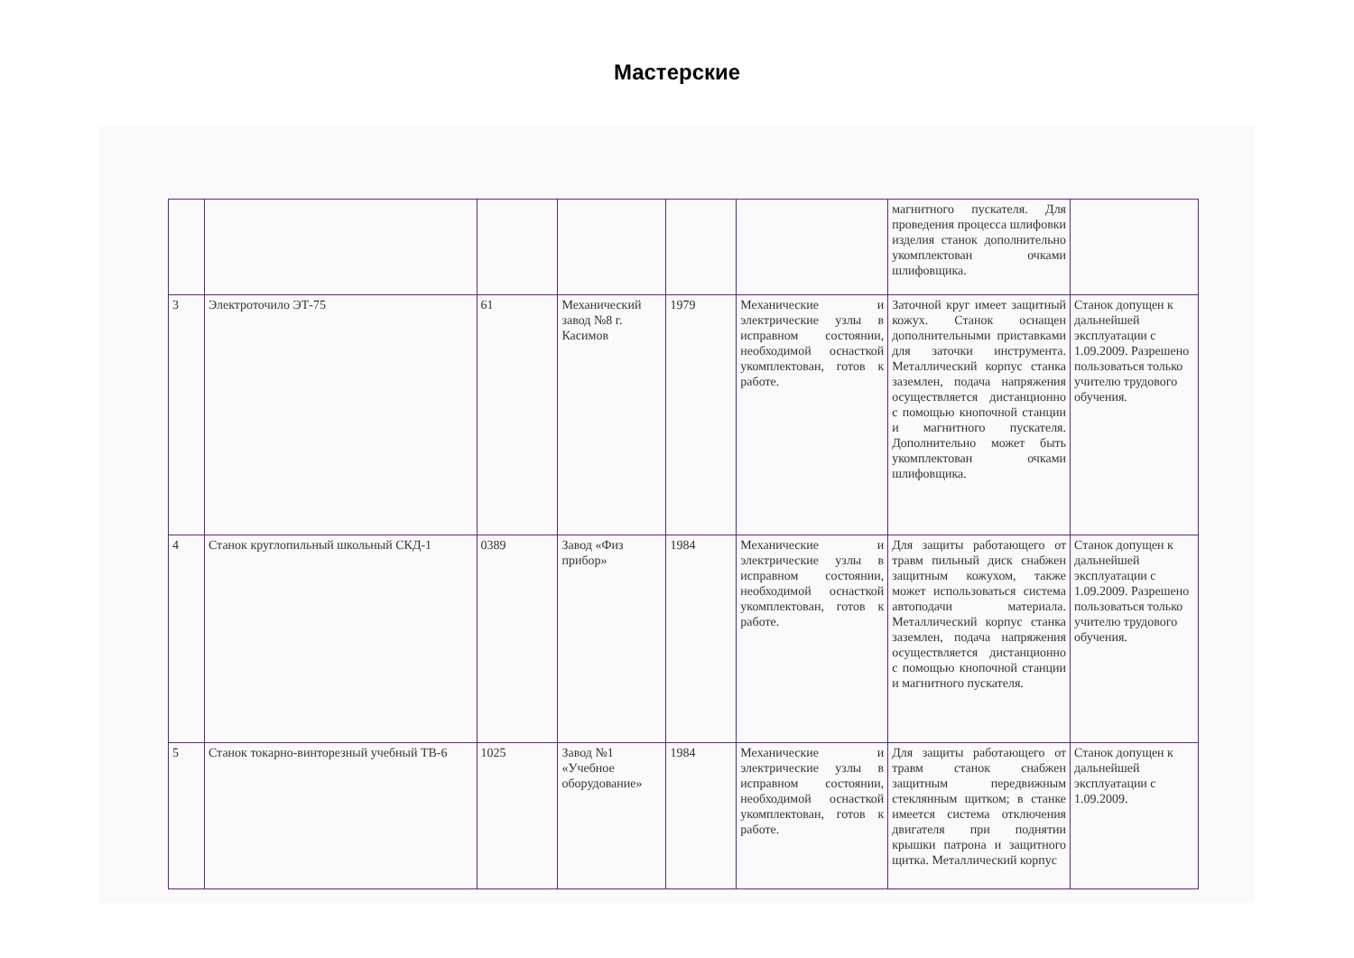Мастерские
| | | | | | | магнитного пускателя. Для проведения процесса шлифовки изделия станок дополнительно укомплектован очками шлифовщика. | |
| 3 | Электроточило ЭТ-75 | 61 | Механический завод №8 г. Касимов | 1979 | Механические и электрические узлы в исправном состоянии, необходимой оснасткой укомплектован, готов к работе. | Заточной круг имеет защитный кожух. Станок оснащен дополнительными приставками для заточки инструмента. Металлический корпус станка заземлен, подача напряжения осуществляется дистанционно с помощью кнопочной станции и магнитного пускателя. Дополнительно может быть укомплектован очками шлифовщика. | Станок допущен к дальнейшей эксплуатации с 1.09.2009. Разрешено пользоваться только учителю трудового обучения. |
| 4 | Станок круглопильный школьный СКД-1 | 0389 | Завод «Физ прибор» | 1984 | Механические и электрические узлы в исправном состоянии, необходимой оснасткой укомплектован, готов к работе. | Для защиты работающего от травм пильный диск снабжен защитным кожухом, также может использоваться система автоподачи материала. Металлический корпус станка заземлен, подача напряжения осуществляется дистанционно с помощью кнопочной станции и магнитного пускателя. | Станок допущен к дальнейшей эксплуатации с 1.09.2009. Разрешено пользоваться только учителю трудового обучения. |
| 5 | Станок токарно-винторезный учебный ТВ-6 | 1025 | Завод №1 «Учебное оборудование» | 1984 | Механические и электрические узлы в исправном состоянии, необходимой оснасткой укомплектован, готов к работе. | Для защиты работающего от травм станок снабжен защитным передвижным стеклянным щитком; в станке имеется система отключения двигателя при поднятии крышки патрона и защитного щитка. Металлический корпус | Станок допущен к дальнейшей эксплуатации с 1.09.2009. |